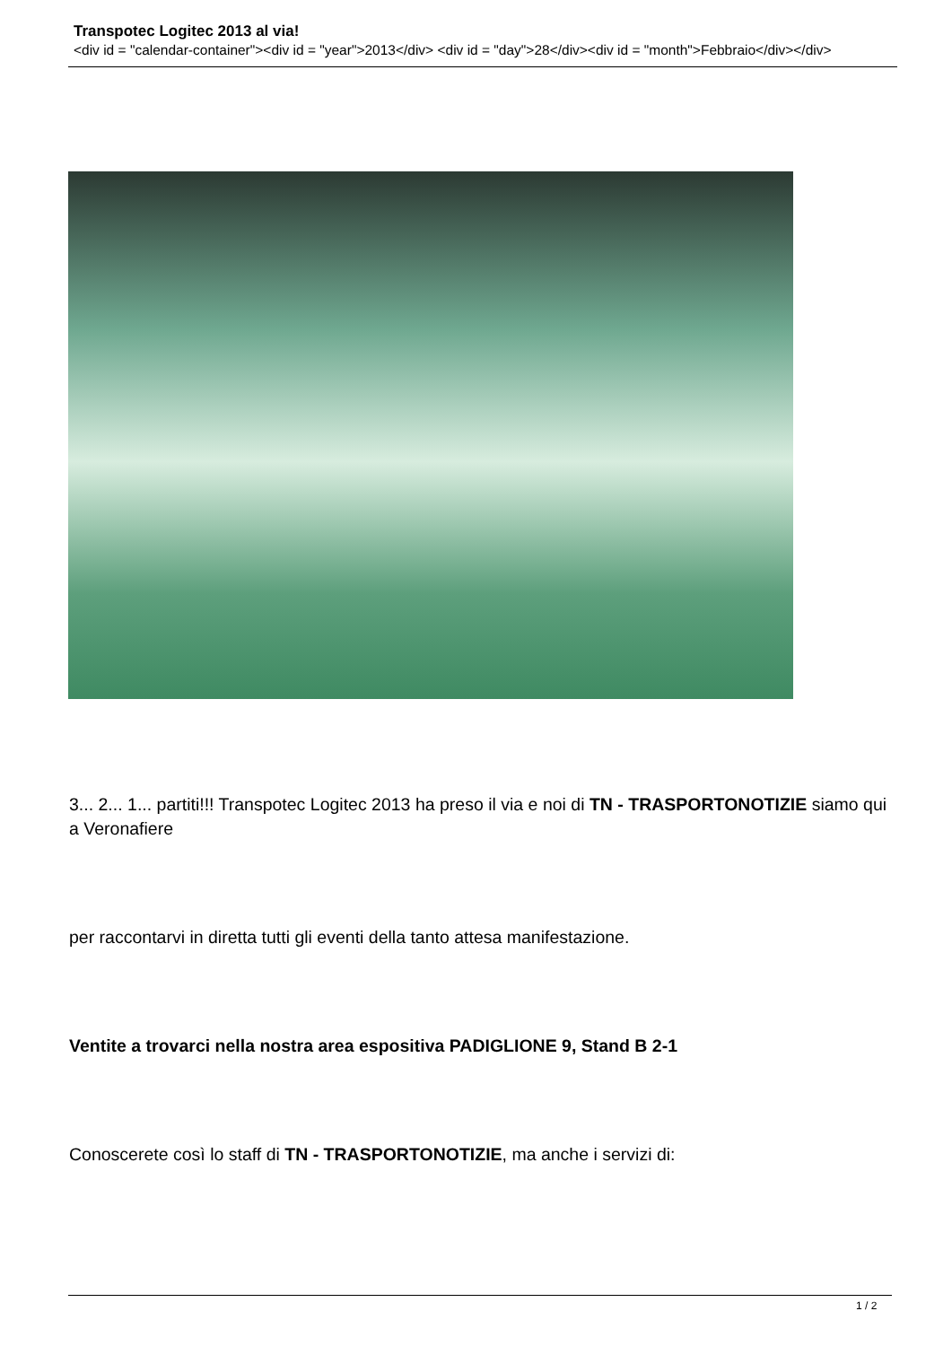Transpotec Logitec 2013 al via!
<div id = "calendar-container"><div id = "year">2013</div> <div id = "day">28</div><div id = "month">Febbraio</div></div>
3... 2... 1... partiti!!! Transpotec Logitec 2013 ha preso il via e noi di TN - TRASPORTONOTIZIE siamo qui a Veronafiere
per raccontarvi in diretta tutti gli eventi della tanto attesa manifestazione.
Ventite a trovarci nella nostra area espositiva PADIGLIONE 9, Stand B 2-1
Conoscerete così lo staff di TN - TRASPORTONOTIZIE, ma anche i servizi di:
1 / 2